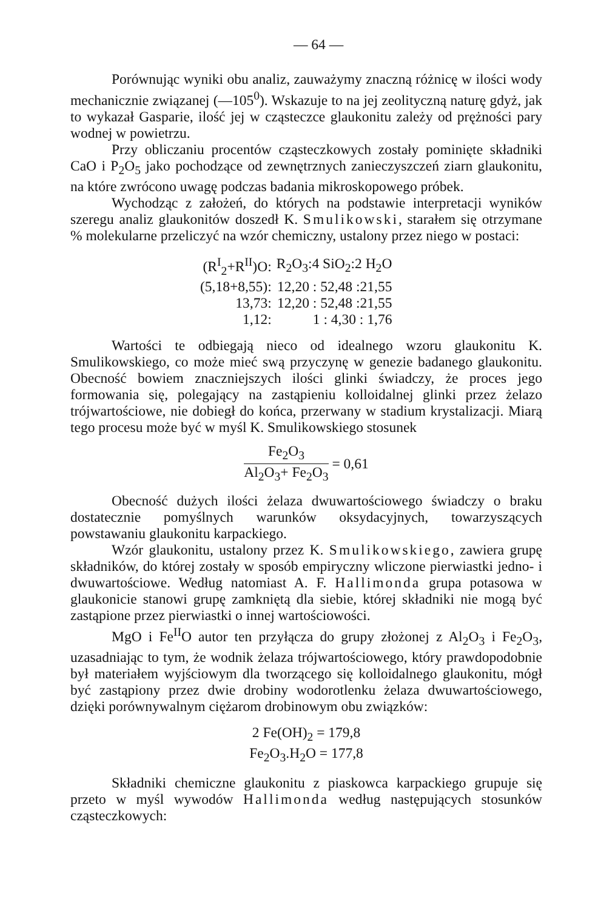— 64 —
Porównując wyniki obu analiz, zauważymy znaczną różnicę w ilości wody mechanicznie związanej (—105<sup>0</sup>). Wskazuje to na jej zeolityczną naturę gdyż, jak to wykazał Gasparie, ilość jej w cząsteczce glaukonitu zależy od prężności pary wodnej w powietrzu.
Przy obliczaniu procentów cząsteczkowych zostały pominięte składniki CaO i P<sub>2</sub>O<sub>5</sub> jako pochodzące od zewnętrznych zanieczyszczeń ziarn glaukonitu, na które zwrócono uwagę podczas badania mikroskopowego próbek.
Wychodząc z założeń, do których na podstawie interpretacji wyników szeregu analiz glaukonitów doszedł K. Smulikowski, starałem się otrzymane % molekularne przeliczyć na wzór chemiczny, ustalony przez niego w postaci:
| (R<sup>I</sup><sub>2</sub>+R<sup>II</sup>)O: | R<sub>2</sub>O<sub>3</sub>:4 SiO<sub>2</sub>:2 H<sub>2</sub>O |
| (5,18+8,55): | 12,20 : 52,48 :21,55 |
| 13,73: | 12,20 : 52,48 :21,55 |
| 1,12: | 1 : 4,30 : 1,76 |
Wartości te odbiegają nieco od idealnego wzoru glaukonitu K. Smulikowskiego, co może mieć swą przyczynę w genezie badanego glaukonitu. Obecność bowiem znaczniejszych ilości glinki świadczy, że proces jego formowania się, polegający na zastąpieniu kolloidalnej glinki przez żelazo trójwartościowe, nie dobiegł do końca, przerwany w stadium krystalizacji. Miarą tego procesu może być w myśl K. Smulikowskiego stosunek
Fe<sub>2</sub>O<sub>3</sub>
Al<sub>2</sub>O<sub>3</sub>+ Fe<sub>2</sub>O<sub>3</sub>
= 0,61
Obecność dużych ilości żelaza dwuwartościowego świadczy o braku dostatecznie pomyślnych warunków oksydacyjnych, towarzyszących powstawaniu glaukonitu karpackiego.
Wzór glaukonitu, ustalony przez K. Smulikowskiego, zawiera grupę składników, do której zostały w sposób empiryczny wliczone pierwiastki jedno- i dwuwartościowe. Według natomiast A. F. Hallimonda grupa potasowa w glaukonicie stanowi grupę zamkniętą dla siebie, której składniki nie mogą być zastąpione przez pierwiastki o innej wartościowości.
MgO i Fe<sup>II</sup>O autor ten przyłącza do grupy złożonej z Al<sub>2</sub>O<sub>3</sub> i Fe<sub>2</sub>O<sub>3</sub>, uzasadniając to tym, że wodnik żelaza trójwartościowego, który prawdopodobnie był materiałem wyjściowym dla tworzącego się kolloidalnego glaukonitu, mógł być zastąpiony przez dwie drobiny wodorotlenku żelaza dwuwartościowego, dzięki porównywalnym ciężarom drobinowym obu związków:
2 Fe(OH)<sub>2</sub> = 179,8
Fe<sub>2</sub>O<sub>3</sub>.H<sub>2</sub>O = 177,8
Składniki chemiczne glaukonitu z piaskowca karpackiego grupuje się przeto w myśl wywodów Hallimonda według następujących stosunków cząsteczkowych: